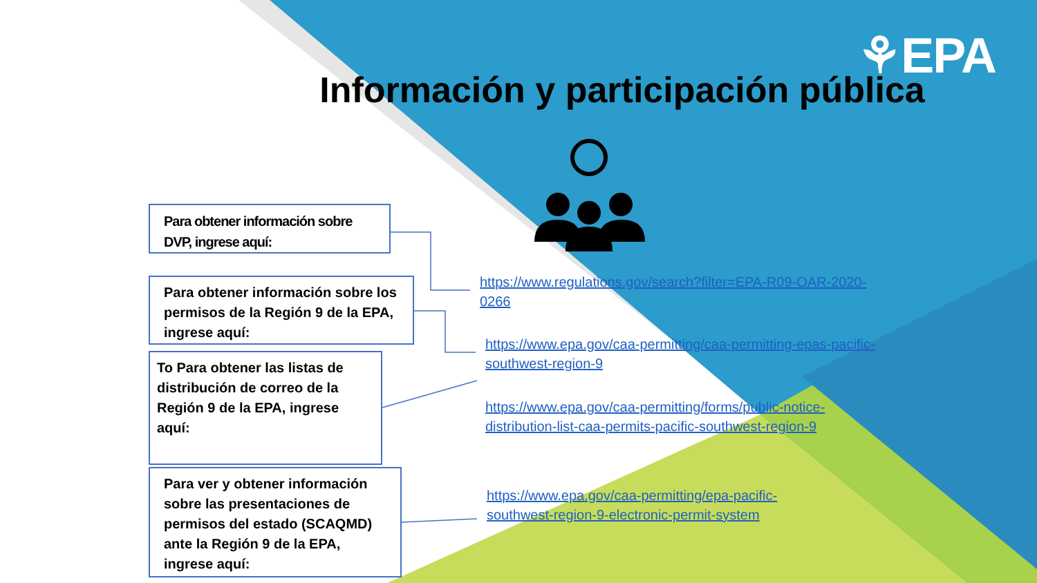⚘EPA
Información y participación pública
Para obtener información sobre DVP, ingrese aquí:
Para obtener información sobre los permisos de la Región 9 de la EPA, ingrese aquí:
To Para obtener las listas de distribución de correo de la Región 9 de la EPA, ingrese aquí:
Para ver y obtener información sobre las presentaciones de permisos del estado (SCAQMD) ante la Región 9 de la EPA, ingrese aquí:
https://www.regulations.gov/search?filter=EPA-R09-OAR-2020-0266
https://www.epa.gov/caa-permitting/caa-permitting-epas-pacific-southwest-region-9
https://www.epa.gov/caa-permitting/forms/public-notice-distribution-list-caa-permits-pacific-southwest-region-9
https://www.epa.gov/caa-permitting/epa-pacific-southwest-region-9-electronic-permit-system